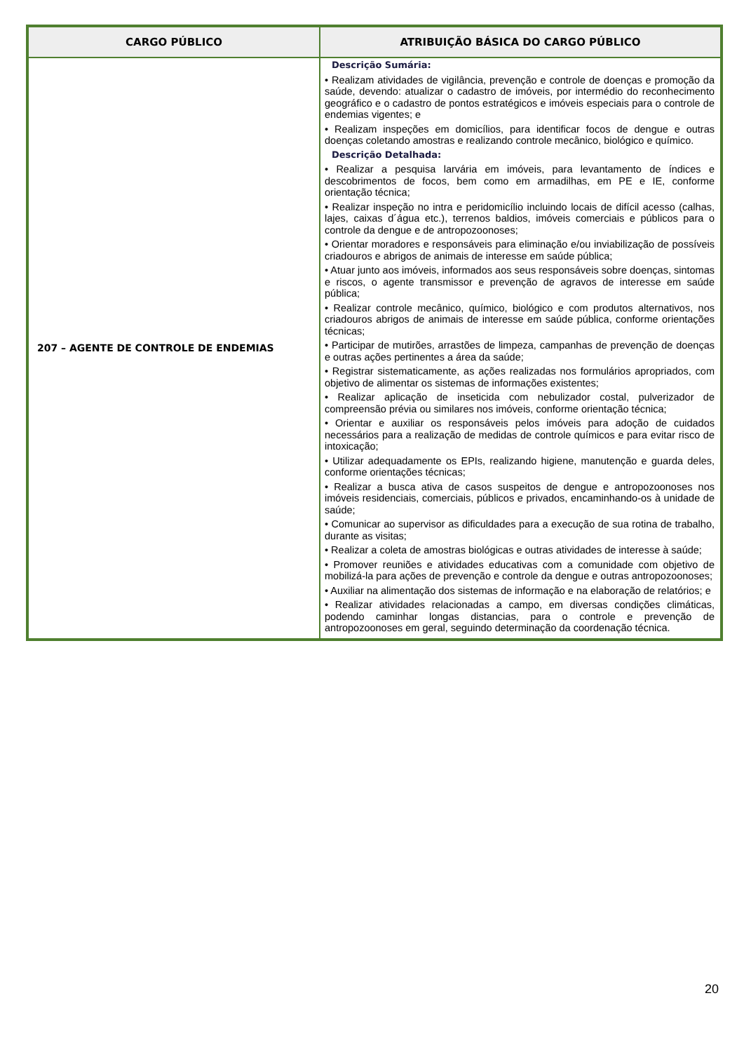| CARGO PÚBLICO | ATRIBUIÇÃO BÁSICA DO CARGO PÚBLICO |
| --- | --- |
| 207 – AGENTE DE CONTROLE DE ENDEMIAS | Descrição Sumária: • Realizam atividades de vigilância, prevenção e controle de doenças e promoção da saúde, devendo: atualizar o cadastro de imóveis, por intermédio do reconhecimento geográfico e o cadastro de pontos estratégicos e imóveis especiais para o controle de endemias vigentes; e • Realizam inspeções em domicílios, para identificar focos de dengue e outras doenças coletando amostras e realizando controle mecânico, biológico e químico. Descrição Detalhada: • Realizar a pesquisa larvária em imóveis, para levantamento de índices e descobrimentos de focos, bem como em armadilhas, em PE e IE, conforme orientação técnica; • Realizar inspeção no intra e peridomicílio incluindo locais de difícil acesso (calhas, lajes, caixas d´água etc.), terrenos baldios, imóveis comerciais e públicos para o controle da dengue e de antropozoonoses; • Orientar moradores e responsáveis para eliminação e/ou inviabilização de possíveis criadouros e abrigos de animais de interesse em saúde pública; • Atuar junto aos imóveis, informados aos seus responsáveis sobre doenças, sintomas e riscos, o agente transmissor e prevenção de agravos de interesse em saúde pública; • Realizar controle mecânico, químico, biológico e com produtos alternativos, nos criadouros abrigos de animais de interesse em saúde pública, conforme orientações técnicas; • Participar de mutirões, arrastões de limpeza, campanhas de prevenção de doenças e outras ações pertinentes a área da saúde; • Registrar sistematicamente, as ações realizadas nos formulários apropriados, com objetivo de alimentar os sistemas de informações existentes; • Realizar aplicação de inseticida com nebulizador costal, pulverizador de compreensão prévia ou similares nos imóveis, conforme orientação técnica; • Orientar e auxiliar os responsáveis pelos imóveis para adoção de cuidados necessários para a realização de medidas de controle químicos e para evitar risco de intoxicação; • Utilizar adequadamente os EPIs, realizando higiene, manutenção e guarda deles, conforme orientações técnicas; • Realizar a busca ativa de casos suspeitos de dengue e antropozoonoses nos imóveis residenciais, comerciais, públicos e privados, encaminhando-os à unidade de saúde; • Comunicar ao supervisor as dificuldades para a execução de sua rotina de trabalho, durante as visitas; • Realizar a coleta de amostras biológicas e outras atividades de interesse à saúde; • Promover reuniões e atividades educativas com a comunidade com objetivo de mobilizá-la para ações de prevenção e controle da dengue e outras antropozoonoses; • Auxiliar na alimentação dos sistemas de informação e na elaboração de relatórios; e • Realizar atividades relacionadas a campo, em diversas condições climáticas, podendo caminhar longas distancias, para o controle e prevenção de antropozoonoses em geral, seguindo determinação da coordenação técnica. |
20